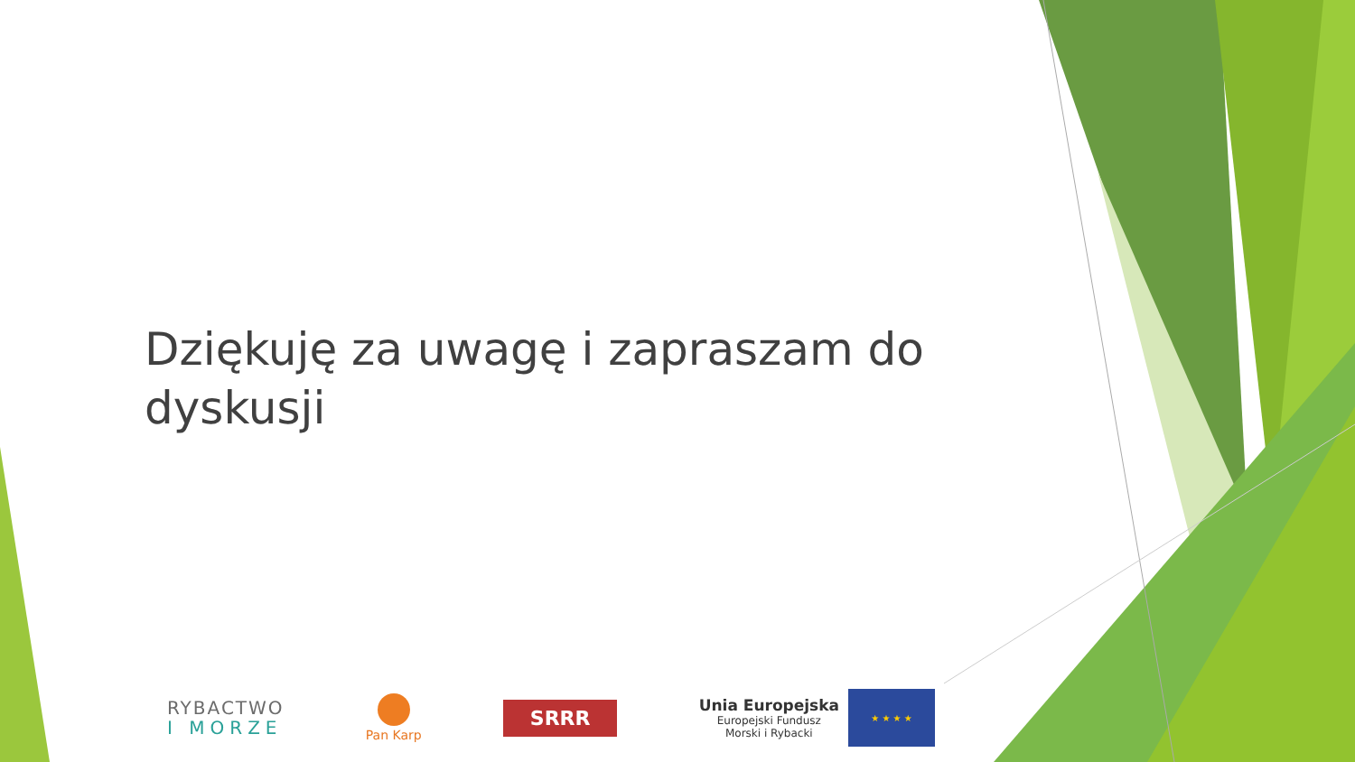Dziękuję za uwagę i zapraszam do dyskusji
RYBACTWO
I MORZE
Pan Karp
SRRR
Unia Europejska
Europejski Fundusz
Morski i Rybacki
★ ★ ★ ★